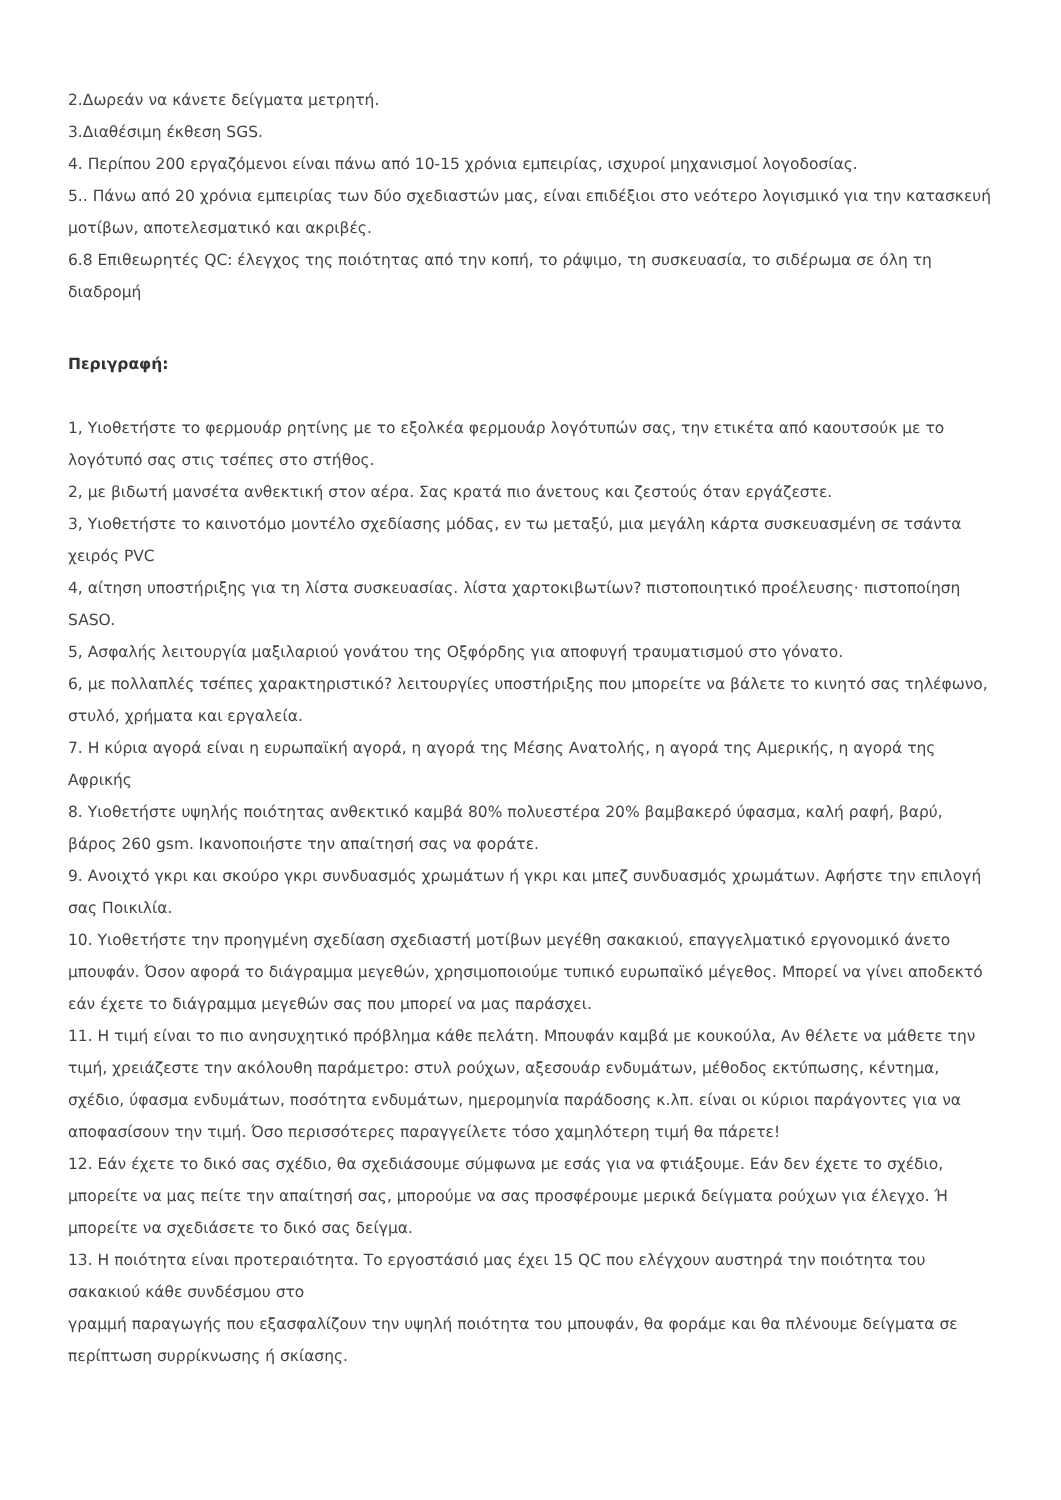2.Δωρεάν να κάνετε δείγματα μετρητή.
3.Διαθέσιμη έκθεση SGS.
4. Περίπου 200 εργαζόμενοι είναι πάνω από 10-15 χρόνια εμπειρίας, ισχυροί μηχανισμοί λογοδοσίας.
5.. Πάνω από 20 χρόνια εμπειρίας των δύο σχεδιαστών μας, είναι επιδέξιοι στο νεότερο λογισμικό για την κατασκευή μοτίβων, αποτελεσματικό και ακριβές.
6.8 Επιθεωρητές QC: έλεγχος της ποιότητας από την κοπή, το ράψιμο, τη συσκευασία, το σιδέρωμα σε όλη τη διαδρομή
Περιγραφή:
1, Υιοθετήστε το φερμουάρ ρητίνης με το εξολκέα φερμουάρ λογότυπών σας, την ετικέτα από καουτσούκ με το λογότυπό σας στις τσέπες στο στήθος.
2, με βιδωτή μανσέτα ανθεκτική στον αέρα. Σας κρατά πιο άνετους και ζεστούς όταν εργάζεστε.
3, Υιοθετήστε το καινοτόμο μοντέλο σχεδίασης μόδας, εν τω μεταξύ, μια μεγάλη κάρτα συσκευασμένη σε τσάντα χειρός PVC
4, αίτηση υποστήριξης για τη λίστα συσκευασίας. λίστα χαρτοκιβωτίων? πιστοποιητικό προέλευσης· πιστοποίηση SASO.
5, Ασφαλής λειτουργία μαξιλαριού γονάτου της Οξφόρδης για αποφυγή τραυματισμού στο γόνατο.
6, με πολλαπλές τσέπες χαρακτηριστικό? λειτουργίες υποστήριξης που μπορείτε να βάλετε το κινητό σας τηλέφωνο, στυλό, χρήματα και εργαλεία.
7. Η κύρια αγορά είναι η ευρωπαϊκή αγορά, η αγορά της Μέσης Ανατολής, η αγορά της Αμερικής, η αγορά της Αφρικής
8. Υιοθετήστε υψηλής ποιότητας ανθεκτικό καμβά 80% πολυεστέρα 20% βαμβακερό ύφασμα, καλή ραφή, βαρύ, βάρος 260 gsm. Ικανοποιήστε την απαίτησή σας να φοράτε.
9. Ανοιχτό γκρι και σκούρο γκρι συνδυασμός χρωμάτων ή γκρι και μπεζ συνδυασμός χρωμάτων. Αφήστε την επιλογή σας Ποικιλία.
10. Υιοθετήστε την προηγμένη σχεδίαση σχεδιαστή μοτίβων μεγέθη σακακιού, επαγγελματικό εργονομικό άνετο μπουφάν. Όσον αφορά το διάγραμμα μεγεθών, χρησιμοποιούμε τυπικό ευρωπαϊκό μέγεθος. Μπορεί να γίνει αποδεκτό εάν έχετε το διάγραμμα μεγεθών σας που μπορεί να μας παράσχει.
11. Η τιμή είναι το πιο ανησυχητικό πρόβλημα κάθε πελάτη. Μπουφάν καμβά με κουκούλα, Αν θέλετε να μάθετε την τιμή, χρειάζεστε την ακόλουθη παράμετρο: στυλ ρούχων, αξεσουάρ ενδυμάτων, μέθοδος εκτύπωσης, κέντημα, σχέδιο, ύφασμα ενδυμάτων, ποσότητα ενδυμάτων, ημερομηνία παράδοσης κ.λπ. είναι οι κύριοι παράγοντες για να αποφασίσουν την τιμή. Όσο περισσότερες παραγγείλετε τόσο χαμηλότερη τιμή θα πάρετε!
12. Εάν έχετε το δικό σας σχέδιο, θα σχεδιάσουμε σύμφωνα με εσάς για να φτιάξουμε. Εάν δεν έχετε το σχέδιο, μπορείτε να μας πείτε την απαίτησή σας, μπορούμε να σας προσφέρουμε μερικά δείγματα ρούχων για έλεγχο. Ή μπορείτε να σχεδιάσετε το δικό σας δείγμα.
13. Η ποιότητα είναι προτεραιότητα. Το εργοστάσιό μας έχει 15 QC που ελέγχουν αυστηρά την ποιότητα του σακακιού κάθε συνδέσμου στο
γραμμή παραγωγής που εξασφαλίζουν την υψηλή ποιότητα του μπουφάν, θα φοράμε και θα πλένουμε δείγματα σε περίπτωση συρρίκνωσης ή σκίασης.